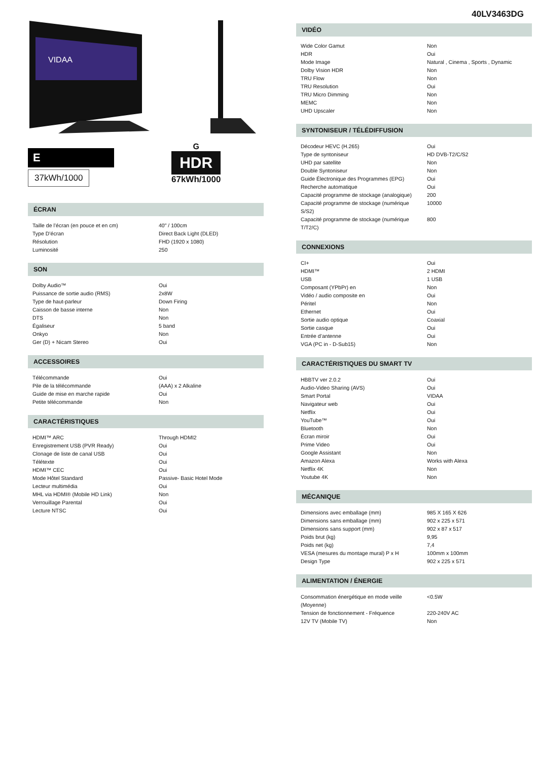VIDAA
E
37kWh/1000
G
HDR
67kWh/1000
ÉCRAN
| Taille de l’écran (en pouce et en cm) | 40" / 100cm |
| Type D’écran | Direct Back Light (DLED) |
| Résolution | FHD (1920 x 1080) |
| Luminosité | 250 |
SON
| Dolby Audio™ | Oui |
| Puissance de sortie audio (RMS) | 2x8W |
| Type de haut-parleur | Down Firing |
| Caisson de basse interne | Non |
| DTS | Non |
| Égaliseur | 5 band |
| Onkyo | Non |
| Ger (D) + Nicam Stereo | Oui |
ACCESSOIRES
| Télécommande | Oui |
| Pile de la télécommande | (AAA) x 2 Alkaline |
| Guide de mise en marche rapide | Oui |
| Petite télécommande | Non |
CARACTÉRISTIQUES
| HDMI™ ARC | Through HDMI2 |
| Enregistrement USB (PVR Ready) | Oui |
| Clonage de liste de canal USB | Oui |
| Télétexte | Oui |
| HDMI™ CEC | Oui |
| Mode Hôtel Standard | Passive- Basic Hotel Mode |
| Lecteur multimédia | Oui |
| MHL via HDMI® (Mobile HD Link) | Non |
| Verrouillage Parental | Oui |
| Lecture NTSC | Oui |
40LV3463DG
VIDÉO
| Wide Color Gamut | Non |
| HDR | Oui |
| Mode Image | Natural , Cinema , Sports , Dynamic |
| Dolby Vision HDR | Non |
| TRU Flow | Non |
| TRU Resolution | Oui |
| TRU Micro Dimming | Non |
| MEMC | Non |
| UHD Upscaler | Non |
SYNTONISEUR / TÉLÉDIFFUSION
| Décodeur HEVC (H.265) | Oui |
| Type de syntoniseur | HD DVB-T2/C/S2 |
| UHD par satellite | Non |
| Double Syntoniseur | Non |
| Guide Électronique des Programmes (EPG) | Oui |
| Recherche automatique | Oui |
| Capacité programme de stockage (analogique) | 200 |
| Capacité programme de stockage (numérique S/S2) | 10000 |
| Capacité programme de stockage (numérique T/T2/C) | 800 |
CONNEXIONS
| CI+ | Oui |
| HDMI™ | 2 HDMI |
| USB | 1 USB |
| Composant (YPbPr) en | Non |
| Vidéo / audio composite en | Oui |
| Péritel | Non |
| Ethernet | Oui |
| Sortie audio optique | Coaxial |
| Sortie casque | Oui |
| Entrée d’antenne | Oui |
| VGA (PC in - D-Sub15) | Non |
CARACTÉRISTIQUES DU SMART TV
| HBBTV ver 2.0.2 | Oui |
| Audio-Video Sharing (AVS) | Oui |
| Smart Portal | VIDAA |
| Navigateur web | Oui |
| Netflix | Oui |
| YouTube™ | Oui |
| Bluetooth | Non |
| Écran miroir | Oui |
| Prime Video | Oui |
| Google Assistant | Non |
| Amazon Alexa | Works with Alexa |
| Netflix 4K | Non |
| Youtube 4K | Non |
MÉCANIQUE
| Dimensions avec emballage (mm) | 985 X 165 X 626 |
| Dimensions sans emballage (mm) | 902 x 225 x 571 |
| Dimensions sans support (mm) | 902 x 87 x 517 |
| Poids brut (kg) | 9,95 |
| Poids net (kg) | 7,4 |
| VESA (mesures du montage mural) P x H | 100mm x 100mm |
| Design Type | 902 x 225 x 571 |
ALIMENTATION / ÉNERGIE
| Consommation énergétique en mode veille (Moyenne) | <0.5W |
| Tension de fonctionnement - Fréquence | 220-240V AC |
| 12V TV (Mobile TV) | Non |